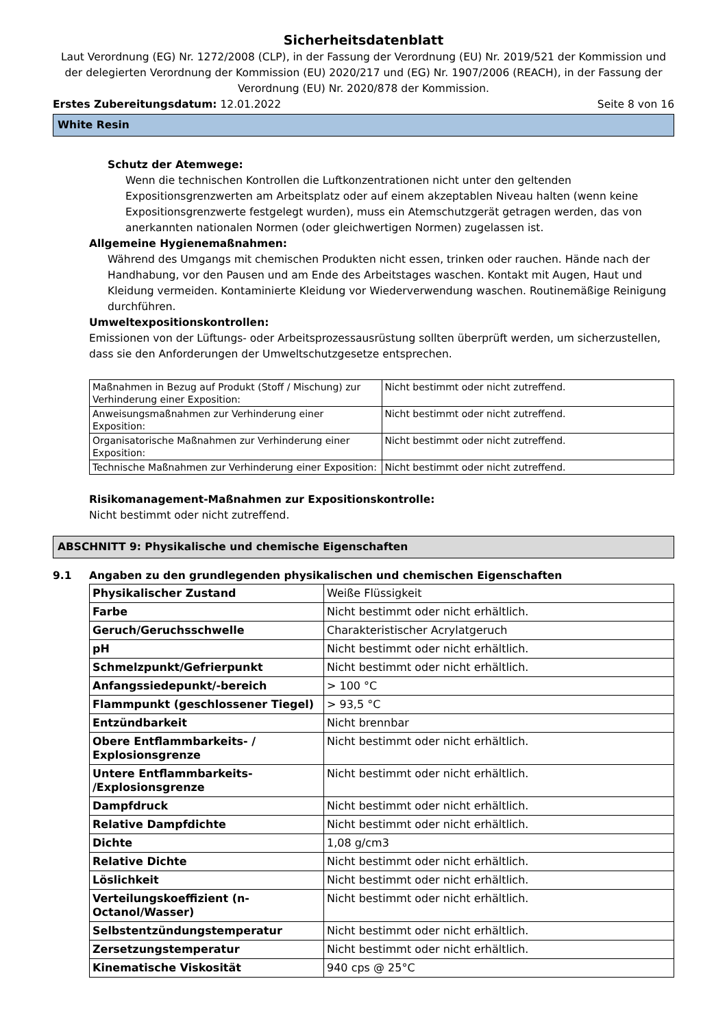Sicherheitsdatenblatt
Laut Verordnung (EG) Nr. 1272/2008 (CLP), in der Fassung der Verordnung (EU) Nr. 2019/521 der Kommission und der delegierten Verordnung der Kommission (EU) 2020/217 und (EG) Nr. 1907/2006 (REACH), in der Fassung der Verordnung (EU) Nr. 2020/878 der Kommission.
Erstes Zubereitungsdatum: 12.01.2022 Seite 8 von 16
White Resin
Schutz der Atemwege:
Wenn die technischen Kontrollen die Luftkonzentrationen nicht unter den geltenden Expositionsgrenzwerten am Arbeitsplatz oder auf einem akzeptablen Niveau halten (wenn keine Expositionsgrenzwerte festgelegt wurden), muss ein Atemschutzgerät getragen werden, das von anerkannten nationalen Normen (oder gleichwertigen Normen) zugelassen ist.
Allgemeine Hygienemaßnahmen:
Während des Umgangs mit chemischen Produkten nicht essen, trinken oder rauchen. Hände nach der Handhabung, vor den Pausen und am Ende des Arbeitstages waschen. Kontakt mit Augen, Haut und Kleidung vermeiden. Kontaminierte Kleidung vor Wiederverwendung waschen. Routinemäßige Reinigung durchführen.
Umweltexpositionskontrollen:
Emissionen von der Lüftungs- oder Arbeitsprozessausrüstung sollten überprüft werden, um sicherzustellen, dass sie den Anforderungen der Umweltschutzgesetze entsprechen.
| Maßnahmen in Bezug auf Produkt (Stoff / Mischung) zur Verhinderung einer Exposition: | Nicht bestimmt oder nicht zutreffend. |
| Anweisungsmaßnahmen zur Verhinderung einer Exposition: | Nicht bestimmt oder nicht zutreffend. |
| Organisatorische Maßnahmen zur Verhinderung einer Exposition: | Nicht bestimmt oder nicht zutreffend. |
| Technische Maßnahmen zur Verhinderung einer Exposition: | Nicht bestimmt oder nicht zutreffend. |
Risikomanagement-Maßnahmen zur Expositionskontrolle:
Nicht bestimmt oder nicht zutreffend.
ABSCHNITT 9: Physikalische und chemische Eigenschaften
9.1 Angaben zu den grundlegenden physikalischen und chemischen Eigenschaften
| Physikalischer Zustand | Weiße Flüssigkeit |
| Farbe | Nicht bestimmt oder nicht erhältlich. |
| Geruch/Geruchsschwelle | Charakteristischer Acrylatgeruch |
| pH | Nicht bestimmt oder nicht erhältlich. |
| Schmelzpunkt/Gefrierpunkt | Nicht bestimmt oder nicht erhältlich. |
| Anfangssiedepunkt/-bereich | > 100 °C |
| Flammpunkt (geschlossener Tiegel) | > 93,5 °C |
| Entzündbarkeit | Nicht brennbar |
| Obere Entflammbarkeits- / Explosionsgrenze | Nicht bestimmt oder nicht erhältlich. |
| Untere Entflammbarkeits- /Explosionsgrenze | Nicht bestimmt oder nicht erhältlich. |
| Dampfdruck | Nicht bestimmt oder nicht erhältlich. |
| Relative Dampfdichte | Nicht bestimmt oder nicht erhältlich. |
| Dichte | 1,08 g/cm3 |
| Relative Dichte | Nicht bestimmt oder nicht erhältlich. |
| Löslichkeit | Nicht bestimmt oder nicht erhältlich. |
| Verteilungskoeffizient (n-Octanol/Wasser) | Nicht bestimmt oder nicht erhältlich. |
| Selbstentzündungstemperatur | Nicht bestimmt oder nicht erhältlich. |
| Zersetzungstemperatur | Nicht bestimmt oder nicht erhältlich. |
| Kinematische Viskosität | 940 cps @ 25°C |